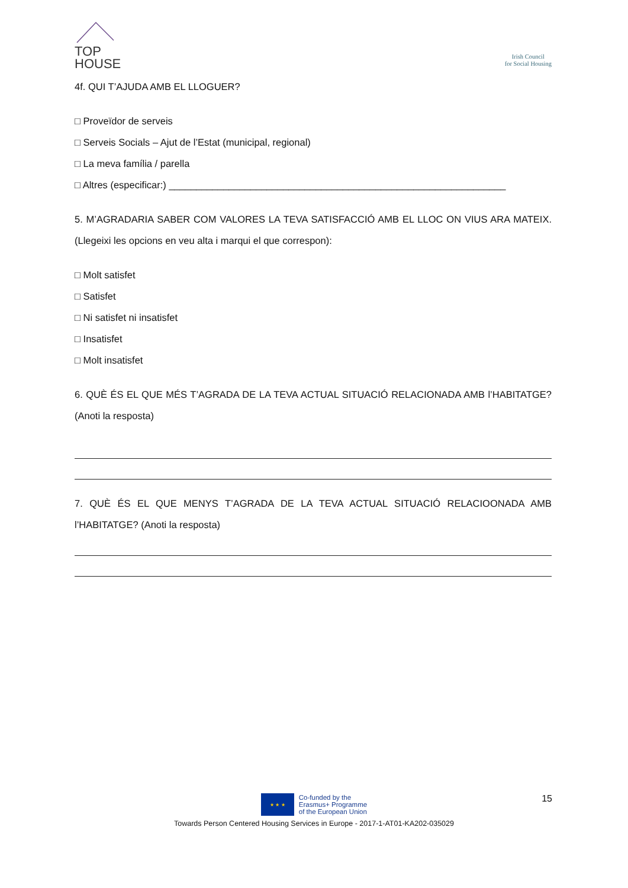TOP
HOUSE
Irish Council
for Social Housing
4f. QUI T’AJUDA AMB EL LLOGUER?
□ Proveïdor de serveis
□ Serveis Socials – Ajut de l’Estat (municipal, regional)
□ La meva família / parella
□ Altres (especificar:) ______________________________________________________________
5. M’AGRADARIA SABER COM VALORES LA TEVA SATISFACCIÓ AMB EL LLOC ON VIUS ARA MATEIX. (Llegeixi les opcions en veu alta i marqui el que correspon):
□ Molt satisfet
□ Satisfet
□ Ni satisfet ni insatisfet
□ Insatisfet
□ Molt insatisfet
6. QUÈ ÉS EL QUE MÉS T’AGRADA DE LA TEVA ACTUAL SITUACIÓ RELACIONADA AMB l’HABITATGE? (Anoti la resposta)
7. QUÈ ÉS EL QUE MENYS T’AGRADA DE LA TEVA ACTUAL SITUACIÓ RELACIOONADA AMB l’HABITATGE? (Anoti la resposta)
15
★ ★ ★
Co-funded by the
Erasmus+ Programme
of the European Union
Towards Person Centered Housing Services in Europe - 2017-1-AT01-KA202-035029